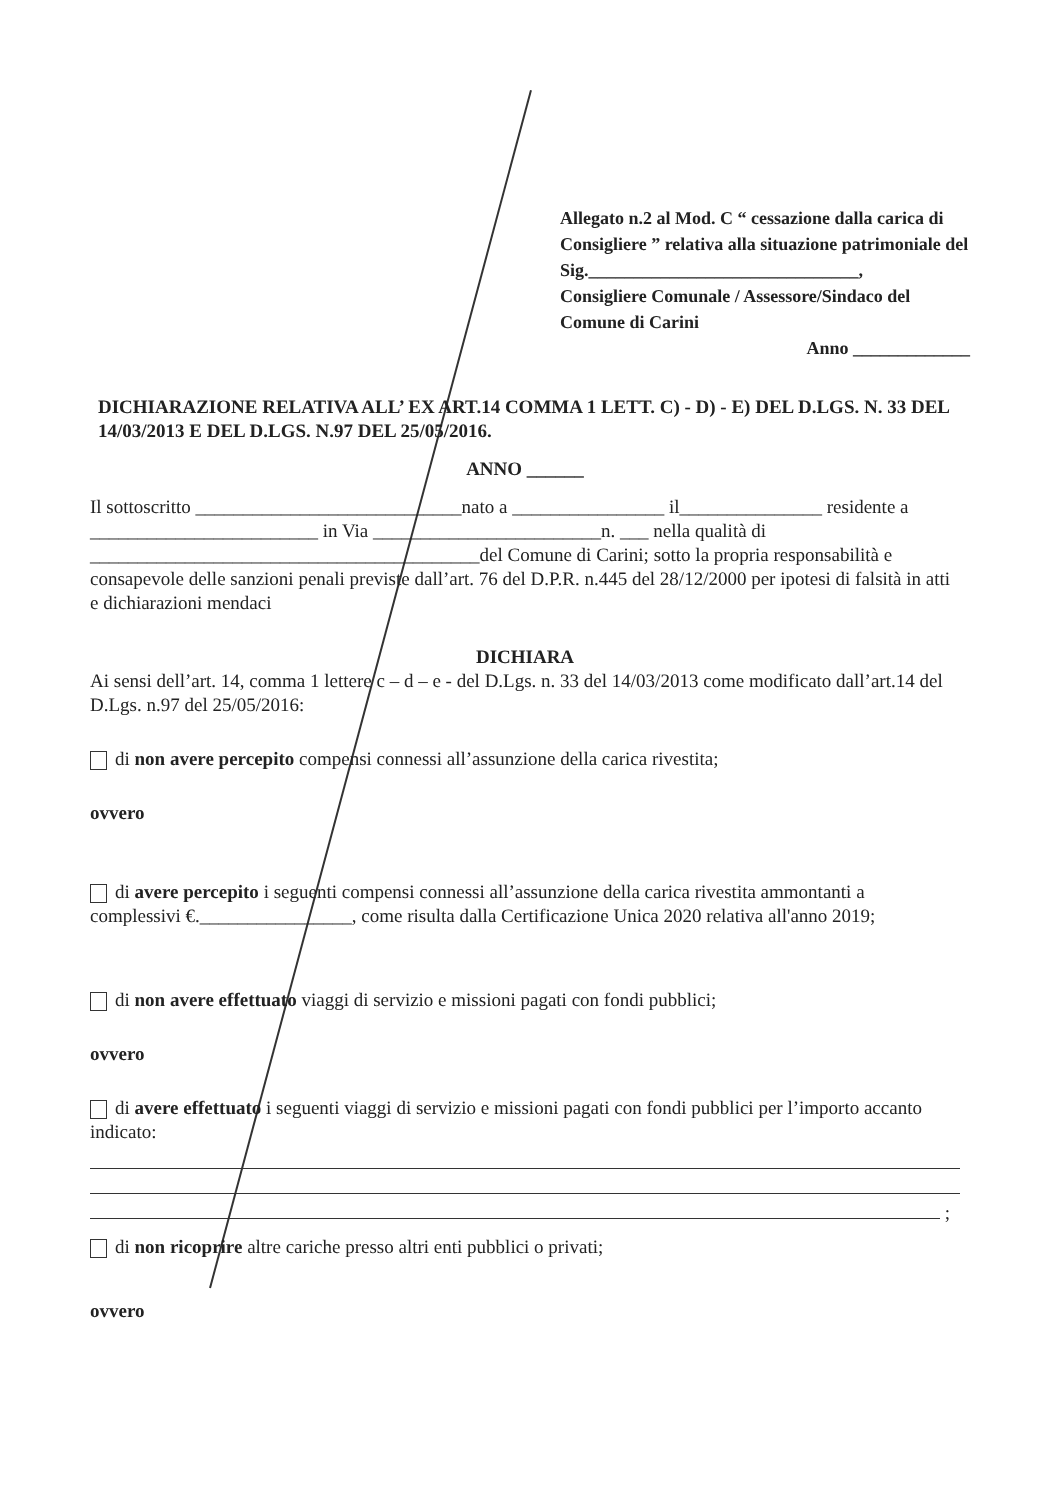Allegato n.2 al Mod. C “ cessazione dalla carica di Consigliere ” relativa alla situazione patrimoniale del Sig.______________________________,
Consigliere Comunale / Assessore/Sindaco del Comune di Carini
Anno _____________
DICHIARAZIONE RELATIVA ALL’ EX ART.14 COMMA 1 LETT. C) - D) - E) DEL D.LGS. N. 33 DEL 14/03/2013 E DEL D.LGS. N.97 DEL 25/05/2016.
ANNO ______
Il sottoscritto ____________________________nato a ________________ il_______________ residente a ________________________ in Via ________________________n. ___ nella qualità di _________________________________________del Comune di Carini; sotto la propria responsabilità e consapevole delle sanzioni penali previste dall’art. 76 del D.P.R. n.445 del 28/12/2000 per ipotesi di falsità in atti e dichiarazioni mendaci
DICHIARA
Ai sensi dell’art. 14, comma 1 lettere c – d – e - del D.Lgs. n. 33 del 14/03/2013 come modificato dall’art.14 del D.Lgs. n.97 del 25/05/2016:
di non avere percepito compensi connessi all’assunzione della carica rivestita;
ovvero
di avere percepito i seguenti compensi connessi all’assunzione della carica rivestita ammontanti a complessivi €.________________, come risulta dalla Certificazione Unica 2020 relativa all'anno 2019;
di non avere effettuato viaggi di servizio e missioni pagati con fondi pubblici;
ovvero
di avere effettuato i seguenti viaggi di servizio e missioni pagati con fondi pubblici per l’importo accanto indicato:
;
di non ricoprire altre cariche presso altri enti pubblici o privati;
ovvero